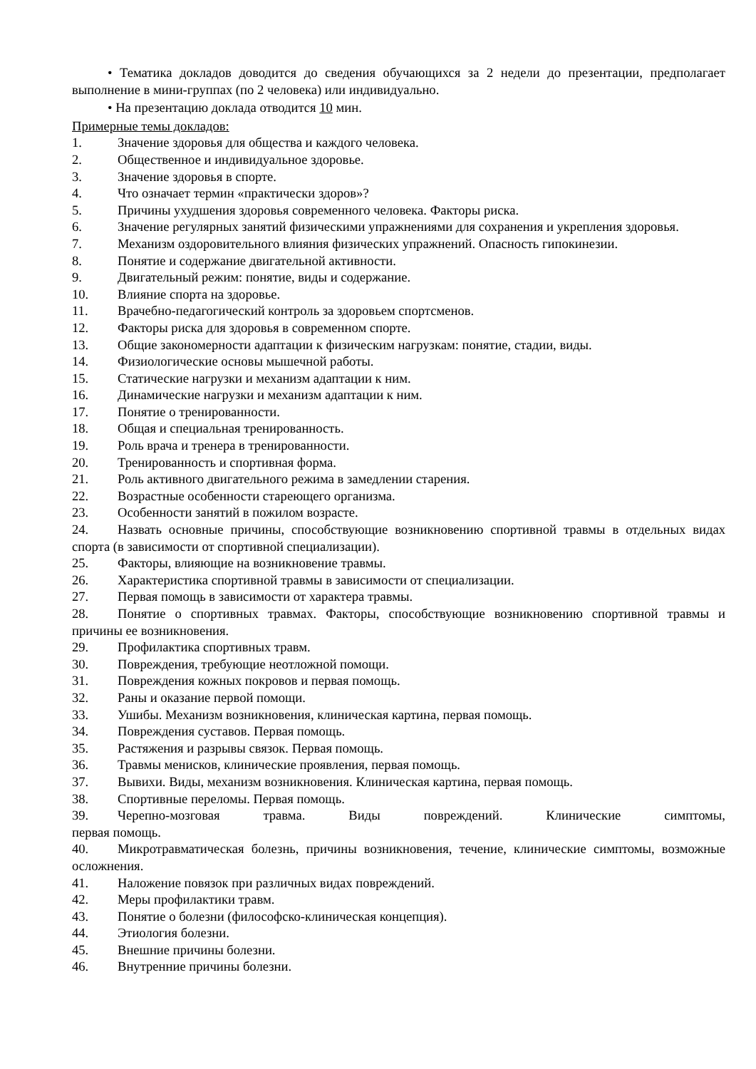• Тематика докладов доводится до сведения обучающихся за 2 недели до презентации, предполагает выполнение в мини-группах (по 2 человека) или индивидуально.
• На презентацию доклада отводится 10 мин.
Примерные темы докладов:
1. Значение здоровья для общества и каждого человека.
2. Общественное и индивидуальное здоровье.
3. Значение здоровья в спорте.
4. Что означает термин «практически здоров»?
5. Причины ухудшения здоровья современного человека. Факторы риска.
6. Значение регулярных занятий физическими упражнениями для сохранения и укрепления здоровья.
7. Механизм оздоровительного влияния физических упражнений. Опасность гипокинезии.
8. Понятие и содержание двигательной активности.
9. Двигательный режим: понятие, виды и содержание.
10. Влияние спорта на здоровье.
11. Врачебно-педагогический контроль за здоровьем спортсменов.
12. Факторы риска для здоровья в современном спорте.
13. Общие закономерности адаптации к физическим нагрузкам: понятие, стадии, виды.
14. Физиологические основы мышечной работы.
15. Статические нагрузки и механизм адаптации к ним.
16. Динамические нагрузки и механизм адаптации к ним.
17. Понятие о тренированности.
18. Общая и специальная тренированность.
19. Роль врача и тренера в тренированности.
20. Тренированность и спортивная форма.
21. Роль активного двигательного режима в замедлении старения.
22. Возрастные особенности стареющего организма.
23. Особенности занятий в пожилом возрасте.
24. Назвать основные причины, способствующие возникновению спортивной травмы в отдельных видах спорта (в зависимости от спортивной специализации).
25. Факторы, влияющие на возникновение травмы.
26. Характеристика спортивной травмы в зависимости от специализации.
27. Первая помощь в зависимости от характера травмы.
28. Понятие о спортивных травмах. Факторы, способствующие возникновению спортивной травмы и причины ее возникновения.
29. Профилактика спортивных травм.
30. Повреждения, требующие неотложной помощи.
31. Повреждения кожных покровов и первая помощь.
32. Раны и оказание первой помощи.
33. Ушибы. Механизм возникновения, клиническая картина, первая помощь.
34. Повреждения суставов. Первая помощь.
35. Растяжения и разрывы связок. Первая помощь.
36. Травмы менисков, клинические проявления, первая помощь.
37. Вывихи. Виды, механизм возникновения. Клиническая картина, первая помощь.
38. Спортивные переломы. Первая помощь.
39. Черепно-мозговая травма. Виды повреждений. Клинические симптомы, первая помощь.
40. Микротравматическая болезнь, причины возникновения, течение, клинические симптомы, возможные осложнения.
41. Наложение повязок при различных видах повреждений.
42. Меры профилактики травм.
43. Понятие о болезни (философско-клиническая концепция).
44. Этиология болезни.
45. Внешние причины болезни.
46. Внутренние причины болезни.